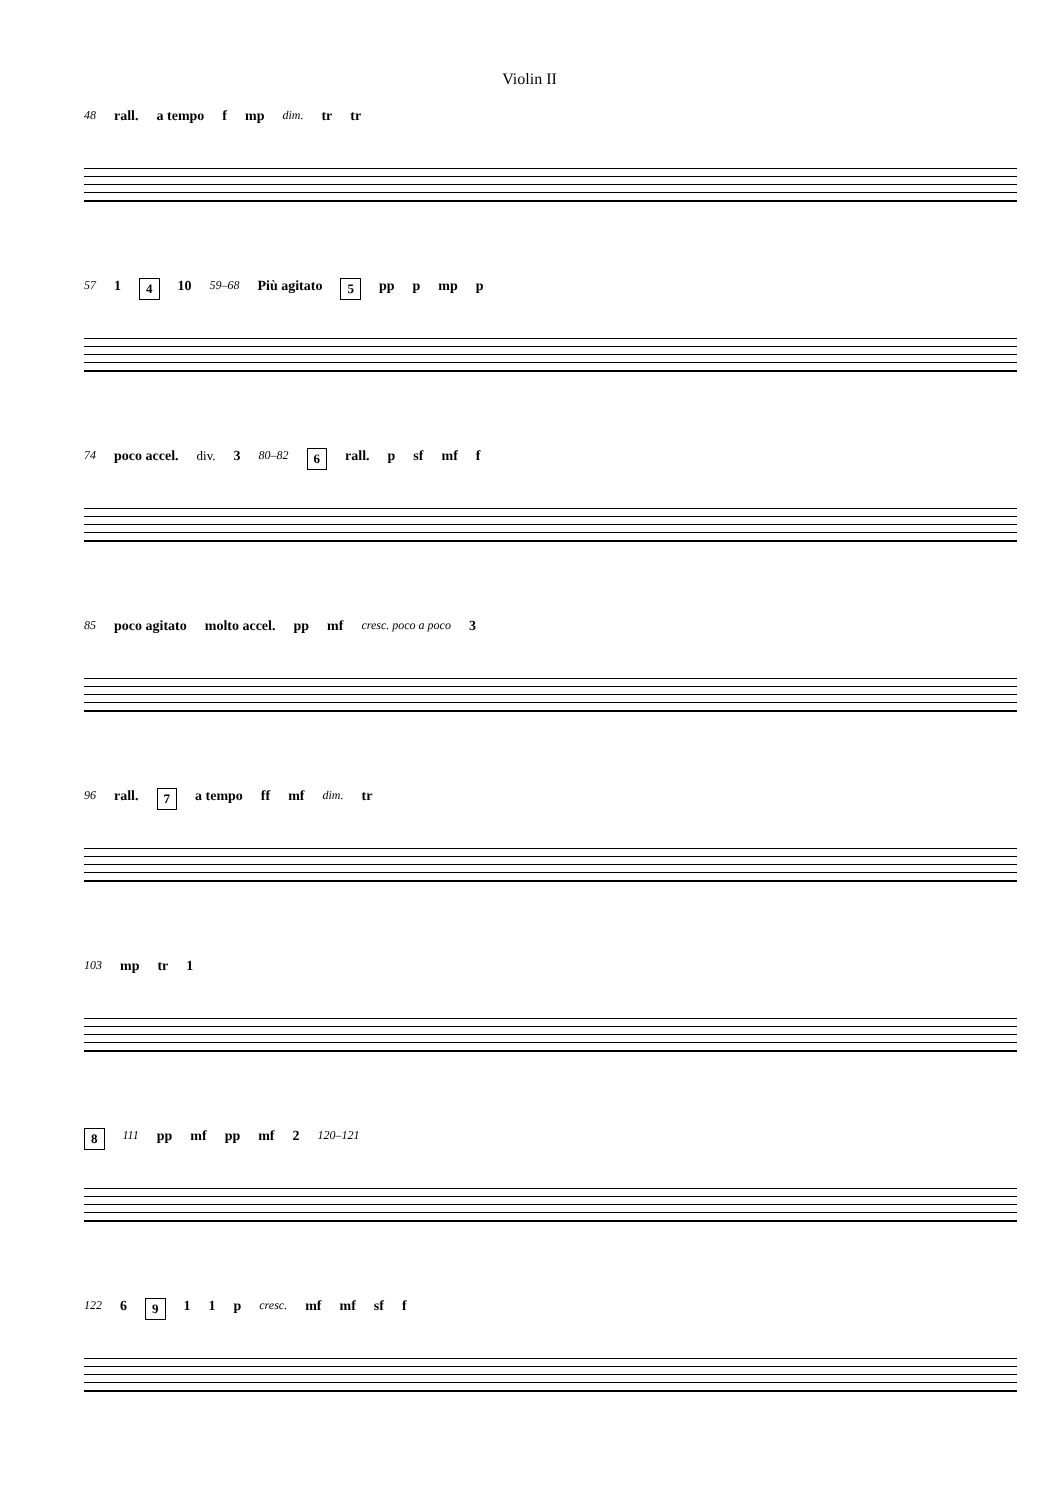Violin II
48 rall. a tempo f mp dim. tr tr
57 1 4 10 59–68 Più agitato 5 pp p mp p
74 poco accel. div. 3 80–82 6 rall. p sf mf f
85 poco agitato molto accel. pp mf cresc. poco a poco 3
96 rall. 7 a tempo ff mf dim. tr
103 mp tr 1
8 111 pp mf pp mf 2 120–121
122 6 9 1 1 p cresc. mf mf sf f